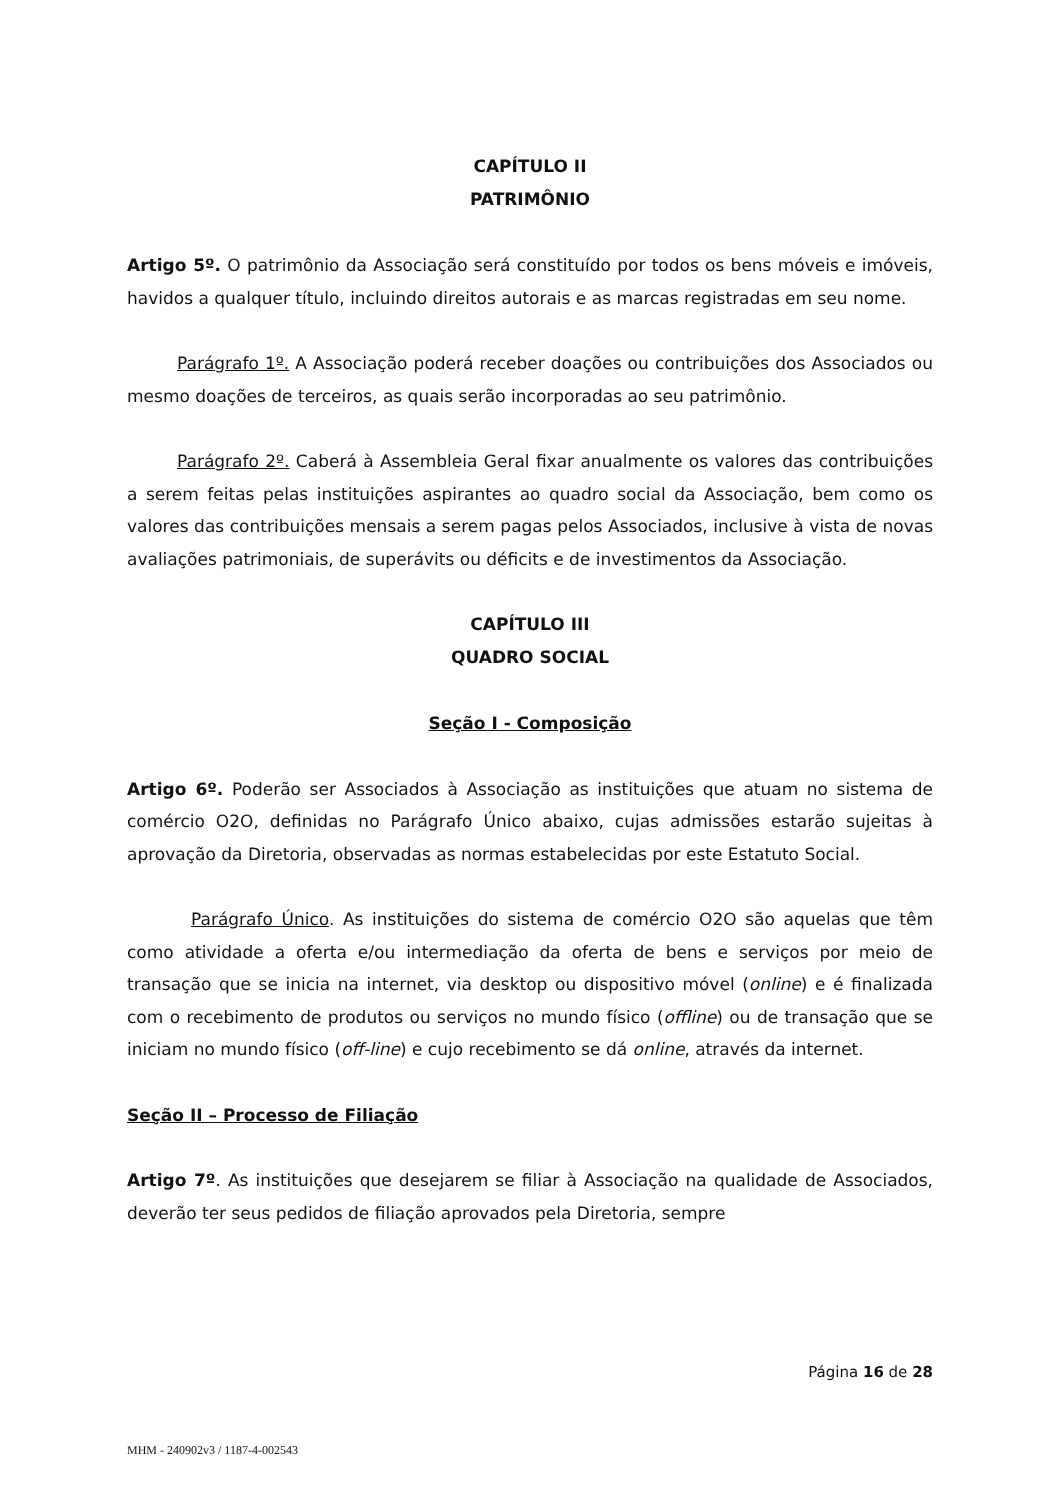CAPÍTULO II
PATRIMÔNIO
Artigo 5º. O patrimônio da Associação será constituído por todos os bens móveis e imóveis, havidos a qualquer título, incluindo direitos autorais e as marcas registradas em seu nome.
Parágrafo 1º. A Associação poderá receber doações ou contribuições dos Associados ou mesmo doações de terceiros, as quais serão incorporadas ao seu patrimônio.
Parágrafo 2º. Caberá à Assembleia Geral fixar anualmente os valores das contribuições a serem feitas pelas instituições aspirantes ao quadro social da Associação, bem como os valores das contribuições mensais a serem pagas pelos Associados, inclusive à vista de novas avaliações patrimoniais, de superávits ou déficits e de investimentos da Associação.
CAPÍTULO III
QUADRO SOCIAL
Seção I - Composição
Artigo 6º. Poderão ser Associados à Associação as instituições que atuam no sistema de comércio O2O, definidas no Parágrafo Único abaixo, cujas admissões estarão sujeitas à aprovação da Diretoria, observadas as normas estabelecidas por este Estatuto Social.
Parágrafo Único. As instituições do sistema de comércio O2O são aquelas que têm como atividade a oferta e/ou intermediação da oferta de bens e serviços por meio de transação que se inicia na internet, via desktop ou dispositivo móvel (online) e é finalizada com o recebimento de produtos ou serviços no mundo físico (offline) ou de transação que se iniciam no mundo físico (off-line) e cujo recebimento se dá online, através da internet.
Seção II – Processo de Filiação
Artigo 7º. As instituições que desejarem se filiar à Associação na qualidade de Associados, deverão ter seus pedidos de filiação aprovados pela Diretoria, sempre
Página 16 de 28
MHM - 240902v3 / 1187-4-002543